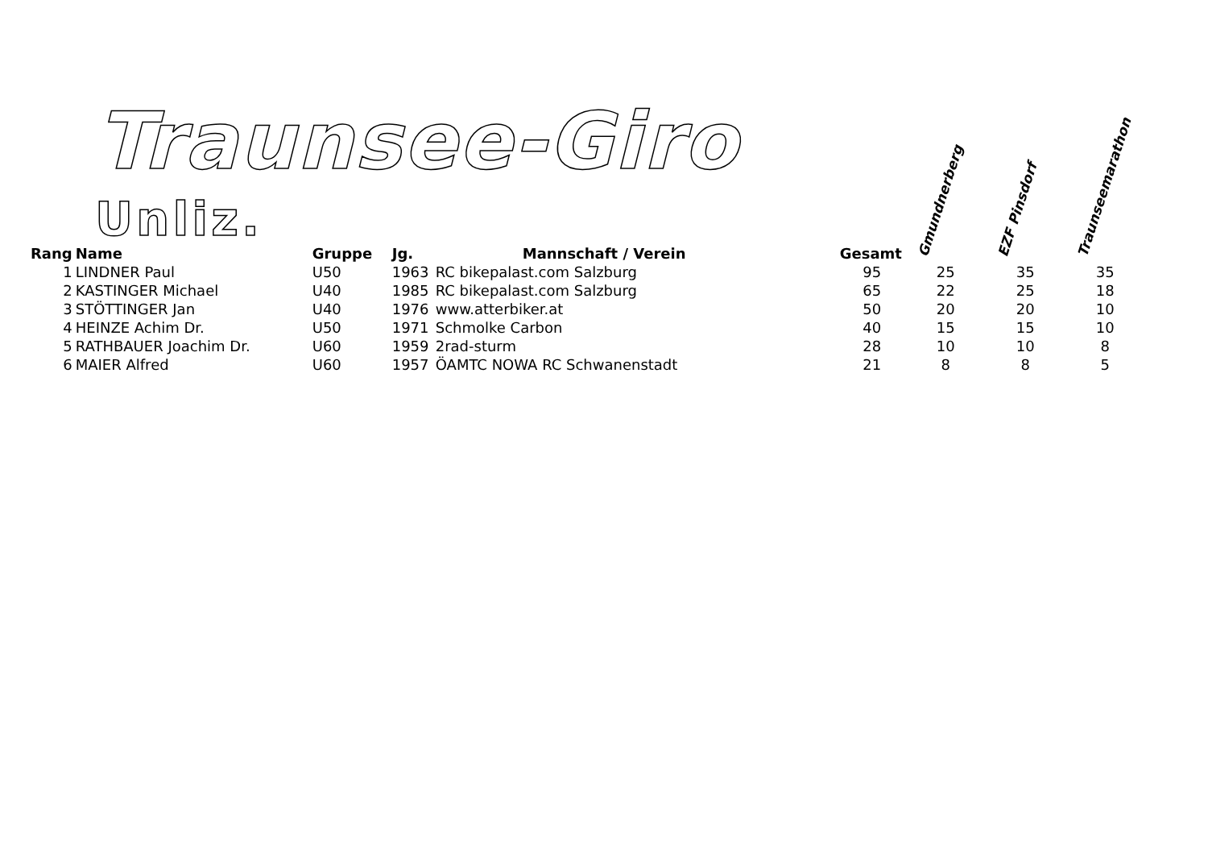Traunsee-Giro
Unliz.
| Rang | Name | Gruppe | Jg. | Mannschaft / Verein | Gesamt | Gmundnerberg | EZF Pinsdorf | Traunseemarathon |
| --- | --- | --- | --- | --- | --- | --- | --- | --- |
| 1 | LINDNER Paul | U50 | 1963 | RC bikepalast.com Salzburg | 95 | 25 | 35 | 35 |
| 2 | KASTINGER Michael | U40 | 1985 | RC bikepalast.com Salzburg | 65 | 22 | 25 | 18 |
| 3 | STÖTTINGER Jan | U40 | 1976 | www.atterbiker.at | 50 | 20 | 20 | 10 |
| 4 | HEINZE Achim Dr. | U50 | 1971 | Schmolke Carbon | 40 | 15 | 15 | 10 |
| 5 | RATHBAUER Joachim Dr. | U60 | 1959 | 2rad-sturm | 28 | 10 | 10 | 8 |
| 6 | MAIER Alfred | U60 | 1957 | ÖAMTC NOWA RC Schwanenstadt | 21 | 8 | 8 | 5 |